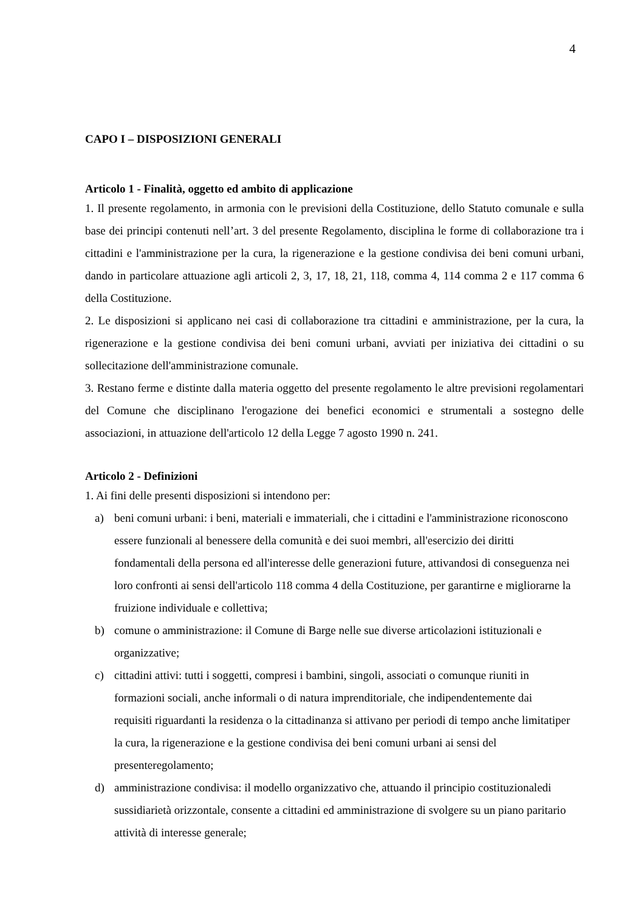4
CAPO I – DISPOSIZIONI GENERALI
Articolo 1 - Finalità, oggetto ed ambito di applicazione
1. Il presente regolamento, in armonia con le previsioni della Costituzione, dello Statuto comunale e sulla base dei principi contenuti nell’art. 3 del presente Regolamento, disciplina le forme di collaborazione tra i cittadini e l'amministrazione per la cura, la rigenerazione e la gestione condivisa dei beni comuni urbani, dando in particolare attuazione agli articoli 2, 3, 17, 18, 21, 118, comma 4, 114 comma 2 e 117 comma 6 della Costituzione.
2. Le disposizioni si applicano nei casi di collaborazione tra cittadini e amministrazione, per la cura, la rigenerazione e la gestione condivisa dei beni comuni urbani, avviati per iniziativa dei cittadini o su sollecitazione dell'amministrazione comunale.
3. Restano ferme e distinte dalla materia oggetto del presente regolamento le altre previsioni regolamentari del Comune che disciplinano l'erogazione dei benefici economici e strumentali a sostegno delle associazioni, in attuazione dell'articolo 12 della Legge 7 agosto 1990 n. 241.
Articolo 2 - Definizioni
1. Ai fini delle presenti disposizioni si intendono per:
a) beni comuni urbani: i beni, materiali e immateriali, che i cittadini e l'amministrazione riconoscono essere funzionali al benessere della comunità e dei suoi membri, all'esercizio dei diritti fondamentali della persona ed all'interesse delle generazioni future, attivandosi di conseguenza nei loro confronti ai sensi dell'articolo 118 comma 4 della Costituzione, per garantirne e migliorarne la fruizione individuale e collettiva;
b) comune o amministrazione: il Comune di Barge nelle sue diverse articolazioni istituzionali e organizzative;
c) cittadini attivi: tutti i soggetti, compresi i bambini, singoli, associati o comunque riuniti in formazioni sociali, anche informali o di natura imprenditoriale, che indipendentemente dai requisiti riguardanti la residenza o la cittadinanza si attivano per periodi di tempo anche limitatiper la cura, la rigenerazione e la gestione condivisa dei beni comuni urbani ai sensi del presenteregolamento;
d) amministrazione condivisa: il modello organizzativo che, attuando il principio costituzionaledi sussidiarietà orizzontale, consente a cittadini ed amministrazione di svolgere su un piano paritario attività di interesse generale;